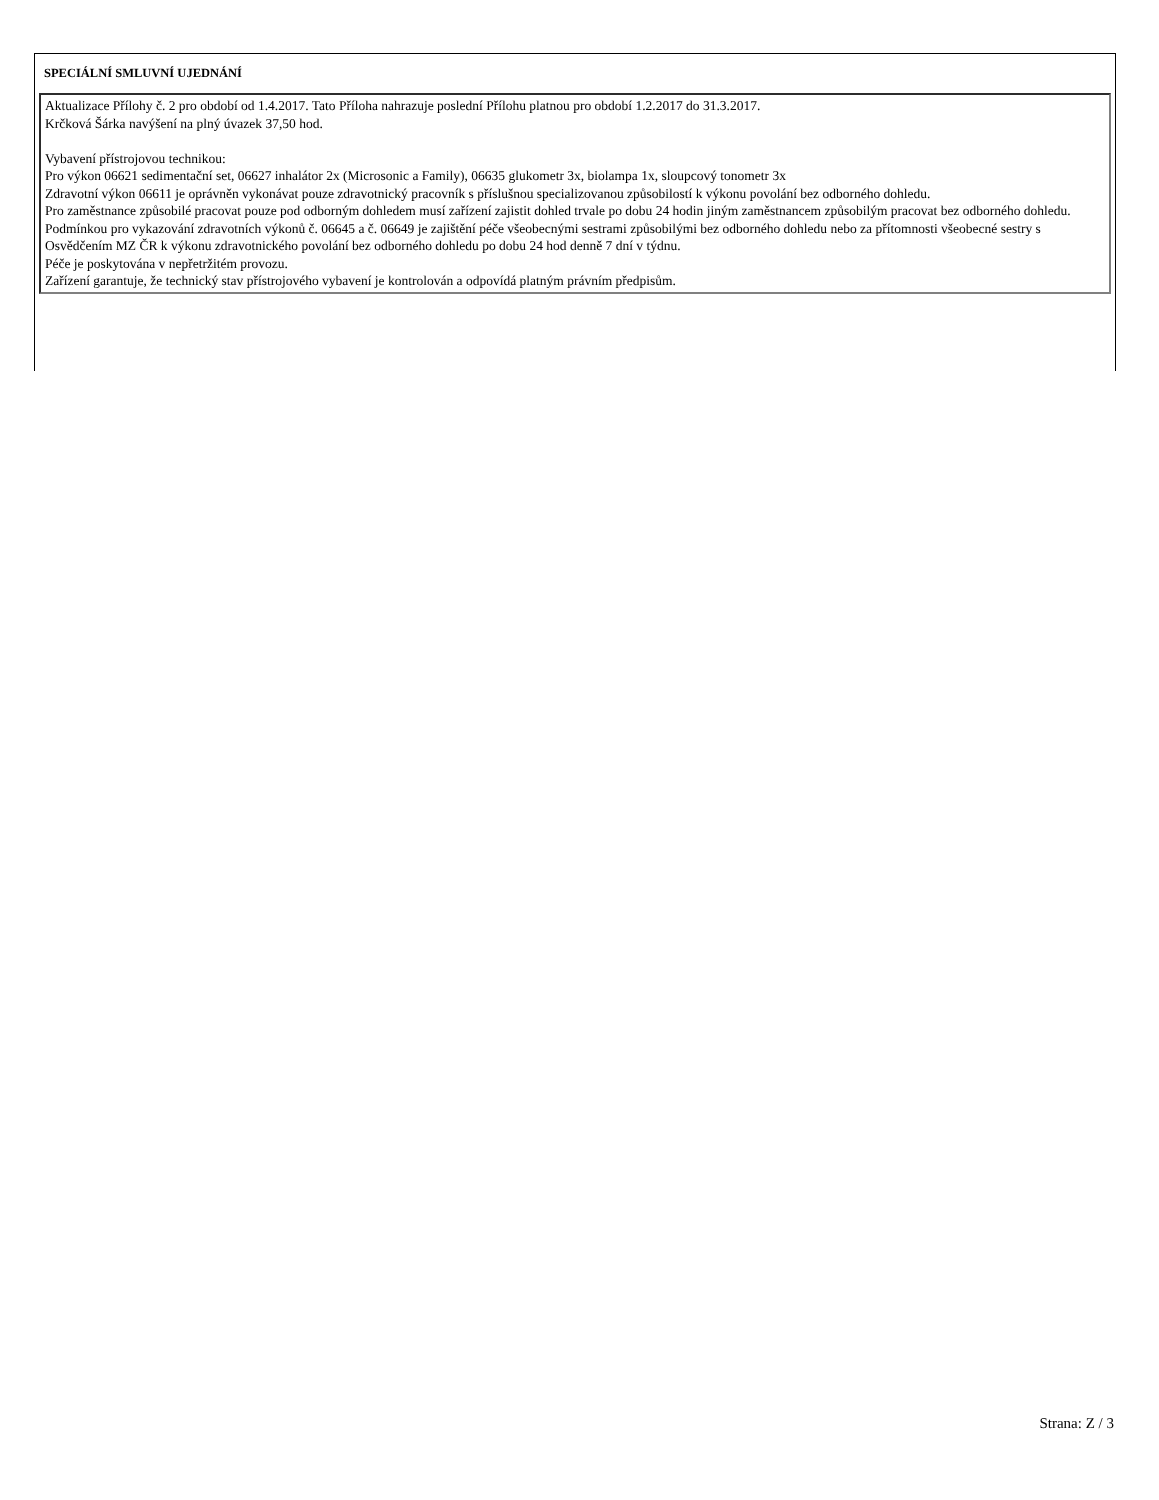SPECIÁLNÍ SMLUVNÍ UJEDNÁNÍ
Aktualizace Přílohy č. 2 pro období od 1.4.2017. Tato Příloha nahrazuje poslední Přílohu platnou pro období 1.2.2017 do 31.3.2017.
Krčková Šárka navýšení na plný úvazek 37,50 hod.
Vybavení přístrojovou technikou:
Pro výkon 06621 sedimentační set, 06627 inhalátor 2x (Microsonic a Family), 06635 glukometr 3x, biolampa 1x, sloupcový tonometr 3x
Zdravotní výkon 06611 je oprávněn vykonávat pouze zdravotnický pracovník s příslušnou specializovanou způsobilostí k výkonu povolání bez odborného dohledu.
Pro zaměstnance způsobilé pracovat pouze pod odborným dohledem musí zařízení zajistit dohled trvale po dobu 24 hodin jiným zaměstnancem způsobilým pracovat bez odborného dohledu.
Podmínkou pro vykazování zdravotních výkonů č. 06645 a č. 06649 je zajištění péče všeobecnými sestrami způsobilými bez odborného dohledu nebo za přítomnosti všeobecné sestry s Osvědčením MZ ČR k výkonu zdravotnického povolání bez odborného dohledu po dobu 24 hod denně 7 dní v týdnu.
Péče je poskytována v nepřetržitém provozu.
Zařízení garantuje, že technický stav přístrojového vybavení je kontrolován a odpovídá platným právním předpisům.
Strana: Z / 3